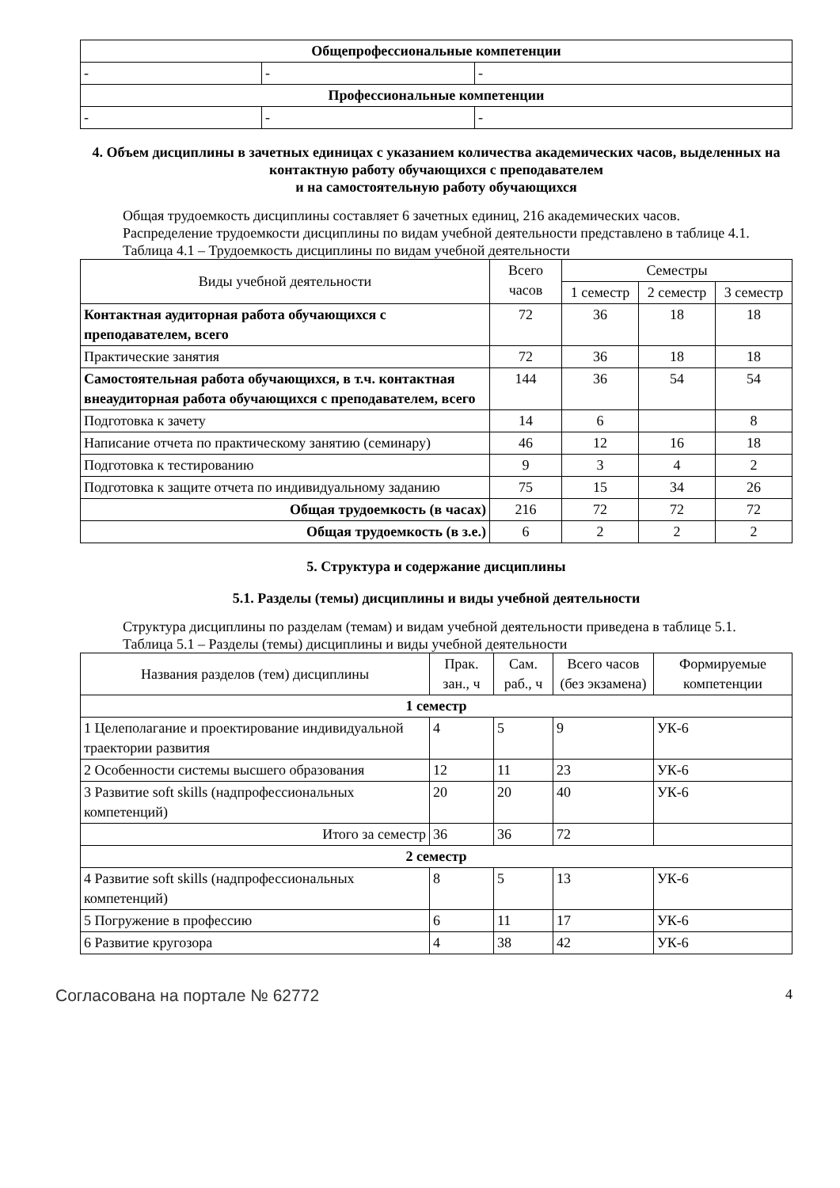| Общепрофессиональные компетенции | | |
| - | - | - |
| Профессиональные компетенции | | |
| - | - | - |
4. Объем дисциплины в зачетных единицах с указанием количества академических часов, выделенных на контактную работу обучающихся с преподавателем
и на самостоятельную работу обучающихся
Общая трудоемкость дисциплины составляет 6 зачетных единиц, 216 академических часов.
Распределение трудоемкости дисциплины по видам учебной деятельности представлено в таблице 4.1.
Таблица 4.1 – Трудоемкость дисциплины по видам учебной деятельности
| Виды учебной деятельности | Всего часов | Семестры | | |
| --- | --- | --- | --- | --- |
| | | 1 семестр | 2 семестр | 3 семестр |
| Контактная аудиторная работа обучающихся с преподавателем, всего | 72 | 36 | 18 | 18 |
| Практические занятия | 72 | 36 | 18 | 18 |
| Самостоятельная работа обучающихся, в т.ч. контактная внеаудиторная работа обучающихся с преподавателем, всего | 144 | 36 | 54 | 54 |
| Подготовка к зачету | 14 | 6 | | 8 |
| Написание отчета по практическому занятию (семинару) | 46 | 12 | 16 | 18 |
| Подготовка к тестированию | 9 | 3 | 4 | 2 |
| Подготовка к защите отчета по индивидуальному заданию | 75 | 15 | 34 | 26 |
| Общая трудоемкость (в часах) | 216 | 72 | 72 | 72 |
| Общая трудоемкость (в з.е.) | 6 | 2 | 2 | 2 |
5. Структура и содержание дисциплины
5.1. Разделы (темы) дисциплины и виды учебной деятельности
Структура дисциплины по разделам (темам) и видам учебной деятельности приведена в таблице 5.1.
Таблица 5.1 – Разделы (темы) дисциплины и виды учебной деятельности
| Названия разделов (тем) дисциплины | Прак. зан., ч | Сам. раб., ч | Всего часов (без экзамена) | Формируемые компетенции |
| --- | --- | --- | --- | --- |
| 1 семестр | | | | |
| 1 Целеполагание и проектирование индивидуальной траектории развития | 4 | 5 | 9 | УК-6 |
| 2 Особенности системы высшего образования | 12 | 11 | 23 | УК-6 |
| 3 Развитие soft skills (надпрофессиональных компетенций) | 20 | 20 | 40 | УК-6 |
| Итого за семестр | 36 | 36 | 72 | |
| 2 семестр | | | | |
| 4 Развитие soft skills (надпрофессиональных компетенций) | 8 | 5 | 13 | УК-6 |
| 5 Погружение в профессию | 6 | 11 | 17 | УК-6 |
| 6 Развитие кругозора | 4 | 38 | 42 | УК-6 |
Согласована на портале № 62772 4